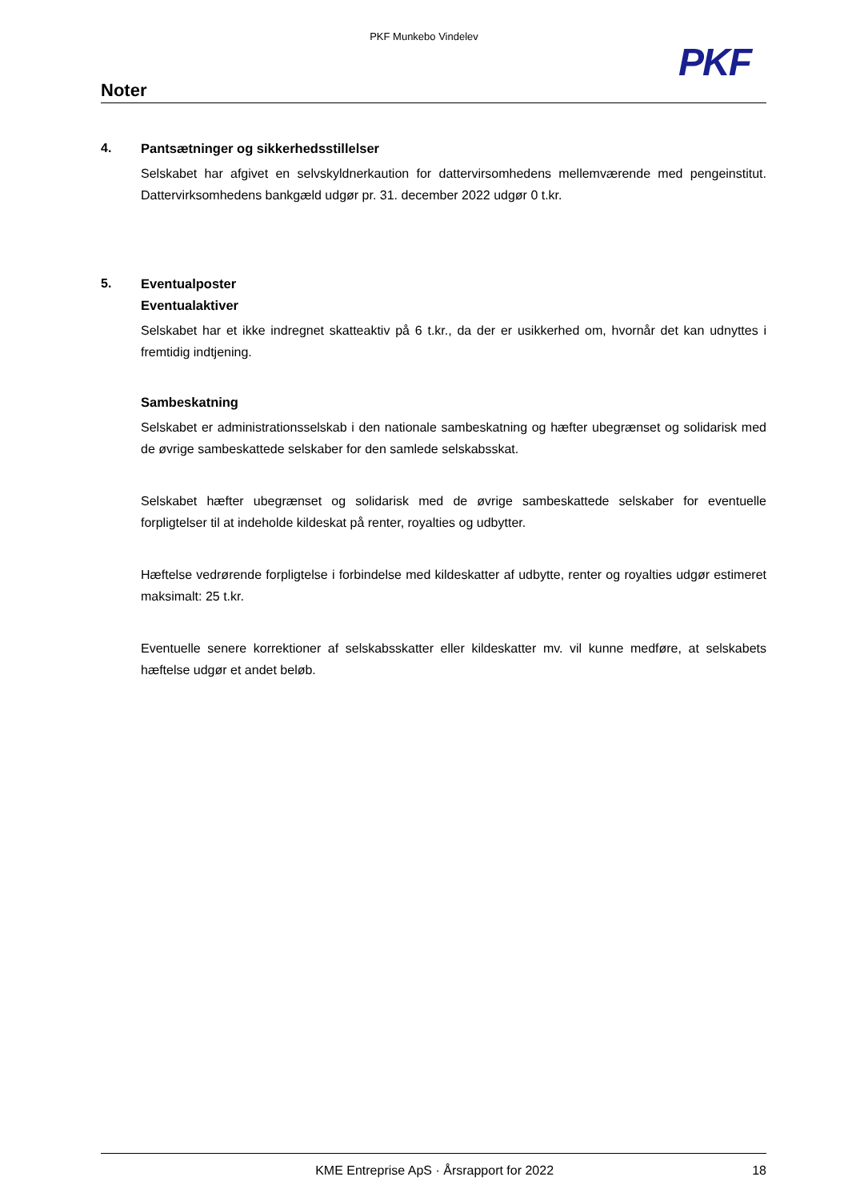PKF Munkebo Vindelev
PKF
Noter
4. Pantsætninger og sikkerhedsstillelser
Selskabet har afgivet en selvskyldnerkaution for dattervirsomhedens mellemværende med pengeinstitut. Dattervirksomhedens bankgæld udgør pr. 31. december 2022 udgør 0 t.kr.
5. Eventualposter
Eventualaktiver
Selskabet har et ikke indregnet skatteaktiv på 6 t.kr., da der er usikkerhed om, hvornår det kan udnyttes i fremtidig indtjening.
Sambeskatning
Selskabet er administrationsselskab i den nationale sambeskatning og hæfter ubegrænset og solidarisk med de øvrige sambeskattede selskaber for den samlede selskabsskat.
Selskabet hæfter ubegrænset og solidarisk med de øvrige sambeskattede selskaber for eventuelle forpligtelser til at indeholde kildeskat på renter, royalties og udbytter.
Hæftelse vedrørende forpligtelse i forbindelse med kildeskatter af udbytte, renter og royalties udgør estimeret maksimalt: 25 t.kr.
Eventuelle senere korrektioner af selskabsskatter eller kildeskatter mv. vil kunne medføre, at selskabets hæftelse udgør et andet beløb.
KME Entreprise ApS · Årsrapport for 2022
18